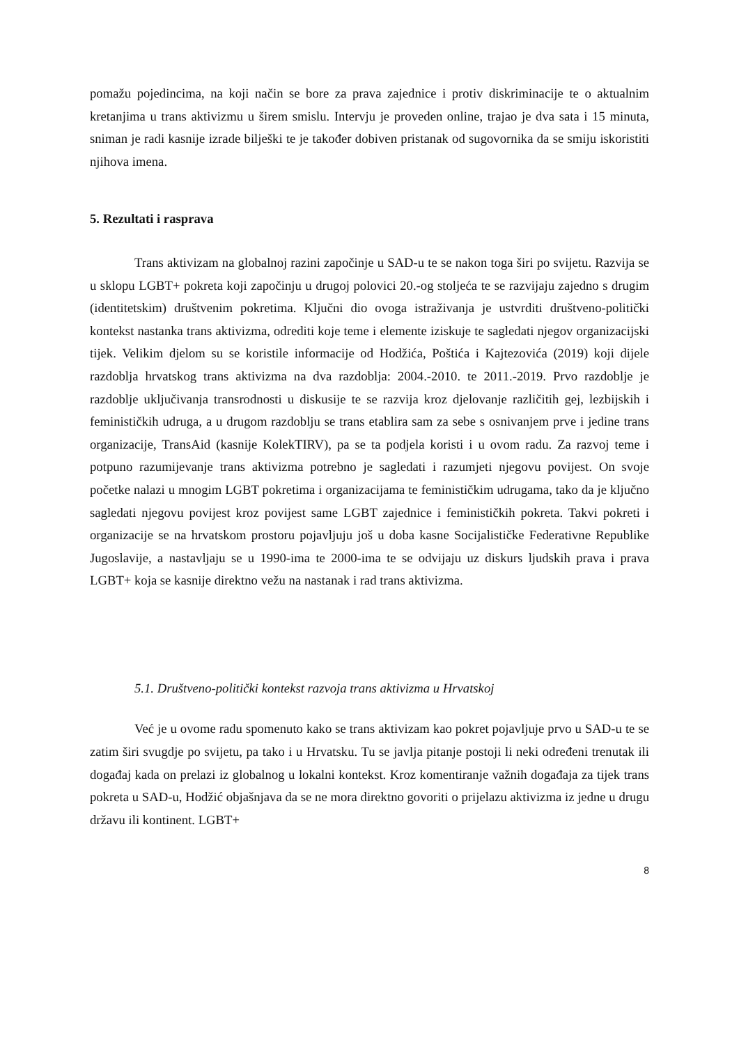pomažu pojedincima, na koji način se bore za prava zajednice i protiv diskriminacije te o aktualnim kretanjima u trans aktivizmu u širem smislu. Intervju je proveden online, trajao je dva sata i 15 minuta, sniman je radi kasnije izrade bilješki te je također dobiven pristanak od sugovornika da se smiju iskoristiti njihova imena.
5. Rezultati i rasprava
Trans aktivizam na globalnoj razini započinje u SAD-u te se nakon toga širi po svijetu. Razvija se u sklopu LGBT+ pokreta koji započinju u drugoj polovici 20.-og stoljeća te se razvijaju zajedno s drugim (identitetskim) društvenim pokretima. Ključni dio ovoga istraživanja je ustvrditi društveno-politički kontekst nastanka trans aktivizma, odrediti koje teme i elemente iziskuje te sagledati njegov organizacijski tijek. Velikim djelom su se koristile informacije od Hodžića, Poštića i Kajtezovića (2019) koji dijele razdoblja hrvatskog trans aktivizma na dva razdoblja: 2004.-2010. te 2011.-2019. Prvo razdoblje je razdoblje uključivanja transrodnosti u diskusije te se razvija kroz djelovanje različitih gej, lezbijskih i feminističkih udruga, a u drugom razdoblju se trans etablira sam za sebe s osnivanjem prve i jedine trans organizacije, TransAid (kasnije KolekTIRV), pa se ta podjela koristi i u ovom radu. Za razvoj teme i potpuno razumijevanje trans aktivizma potrebno je sagledati i razumjeti njegovu povijest. On svoje početke nalazi u mnogim LGBT pokretima i organizacijama te feminističkim udrugama, tako da je ključno sagledati njegovu povijest kroz povijest same LGBT zajednice i feminističkih pokreta. Takvi pokreti i organizacije se na hrvatskom prostoru pojavljuju još u doba kasne Socijalističke Federativne Republike Jugoslavije, a nastavljaju se u 1990-ima te 2000-ima te se odvijaju uz diskurs ljudskih prava i prava LGBT+ koja se kasnije direktno vežu na nastanak i rad trans aktivizma.
5.1. Društveno-politički kontekst razvoja trans aktivizma u Hrvatskoj
Već je u ovome radu spomenuto kako se trans aktivizam kao pokret pojavljuje prvo u SAD-u te se zatim širi svugdje po svijetu, pa tako i u Hrvatsku. Tu se javlja pitanje postoji li neki određeni trenutak ili događaj kada on prelazi iz globalnog u lokalni kontekst. Kroz komentiranje važnih događaja za tijek trans pokreta u SAD-u, Hodžić objašnjava da se ne mora direktno govoriti o prijelazu aktivizma iz jedne u drugu državu ili kontinent. LGBT+
8